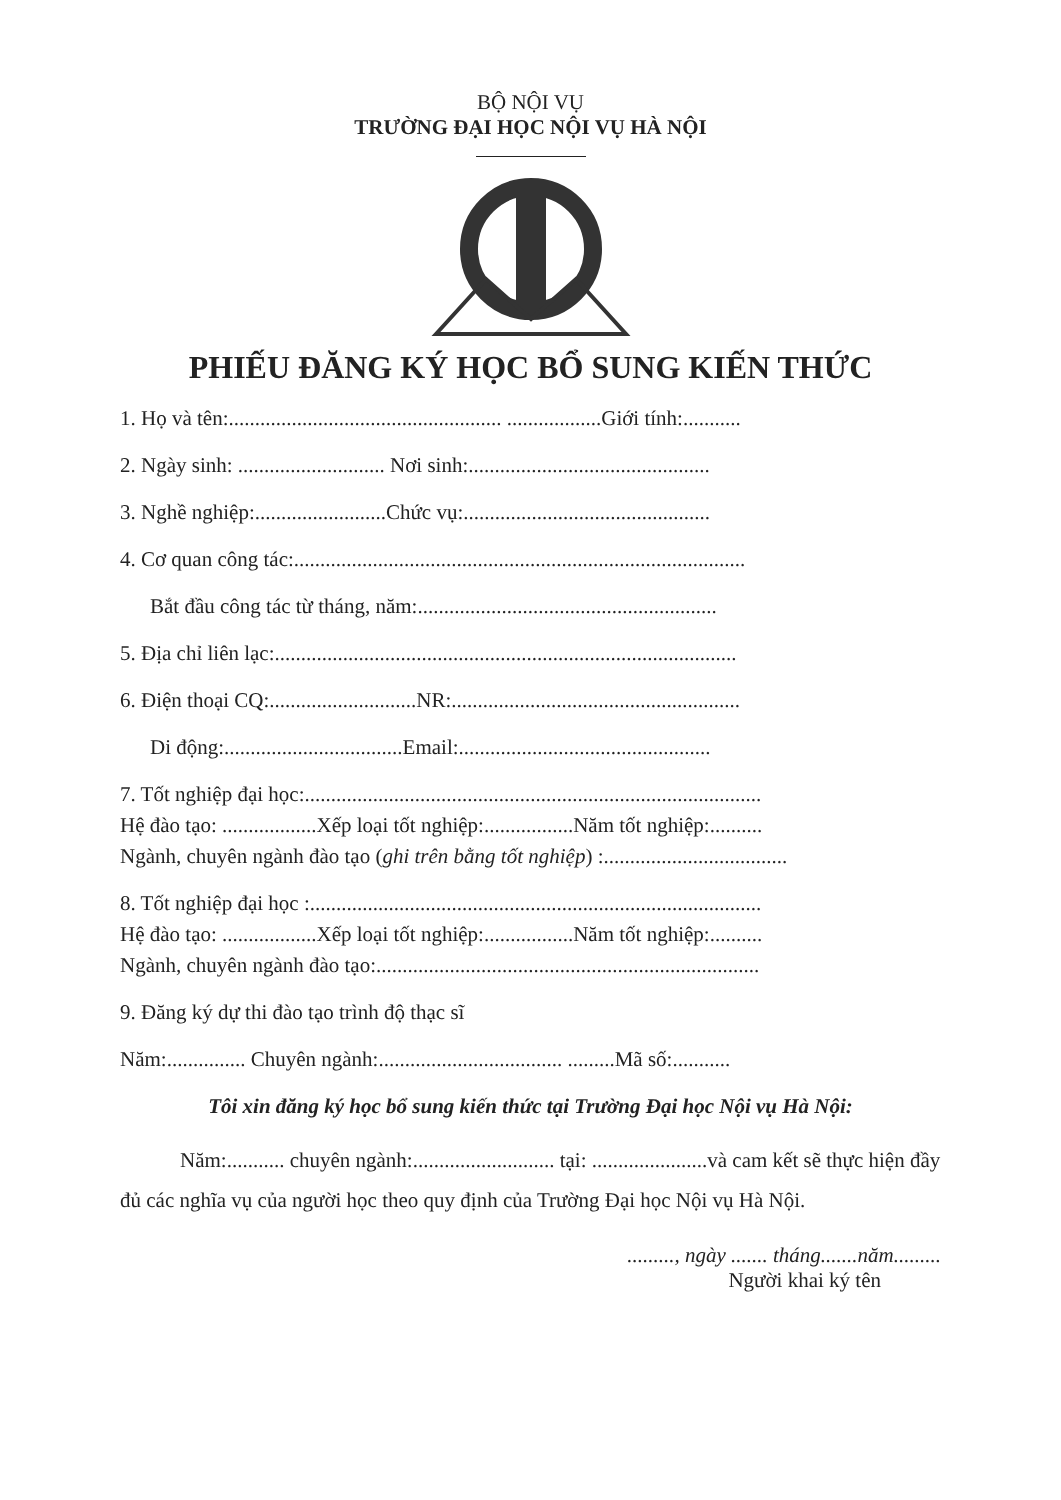BỘ NỘI VỤ
TRƯỜNG ĐẠI HỌC NỘI VỤ HÀ NỘI
PHIẾU ĐĂNG KÝ HỌC BỔ SUNG KIẾN THỨC
1. Họ và tên:.................................................... ..................Giới tính:...........
2. Ngày sinh: ............................ Nơi sinh:..............................................
3. Nghề nghiệp:.........................Chức vụ:...............................................
4. Cơ quan công tác:......................................................................................
Bắt đầu công tác từ tháng, năm:.........................................................
5. Địa chỉ liên lạc:........................................................................................
6. Điện thoại CQ:............................NR:.......................................................
Di động:..................................Email:................................................
7. Tốt nghiệp đại học:.......................................................................................
Hệ đào tạo: ..................Xếp loại tốt nghiệp:.................Năm tốt nghiệp:..........
Ngành, chuyên ngành đào tạo (ghi trên bằng tốt nghiệp) :...................................
8. Tốt nghiệp đại học :......................................................................................
Hệ đào tạo: ..................Xếp loại tốt nghiệp:.................Năm tốt nghiệp:..........
Ngành, chuyên ngành đào tạo:.........................................................................
9. Đăng ký dự thi đào tạo trình độ thạc sĩ
Năm:............... Chuyên ngành:................................... .........Mã số:...........
Tôi xin đăng ký học bổ sung kiến thức tại Trường Đại học Nội vụ Hà Nội:
Năm:........... chuyên ngành:........................... tại: ......................và cam kết sẽ thực hiện đầy đủ các nghĩa vụ của người học theo quy định của Trường Đại học Nội vụ Hà Nội.
........., ngày ....... tháng.......năm.........
Người khai ký tên